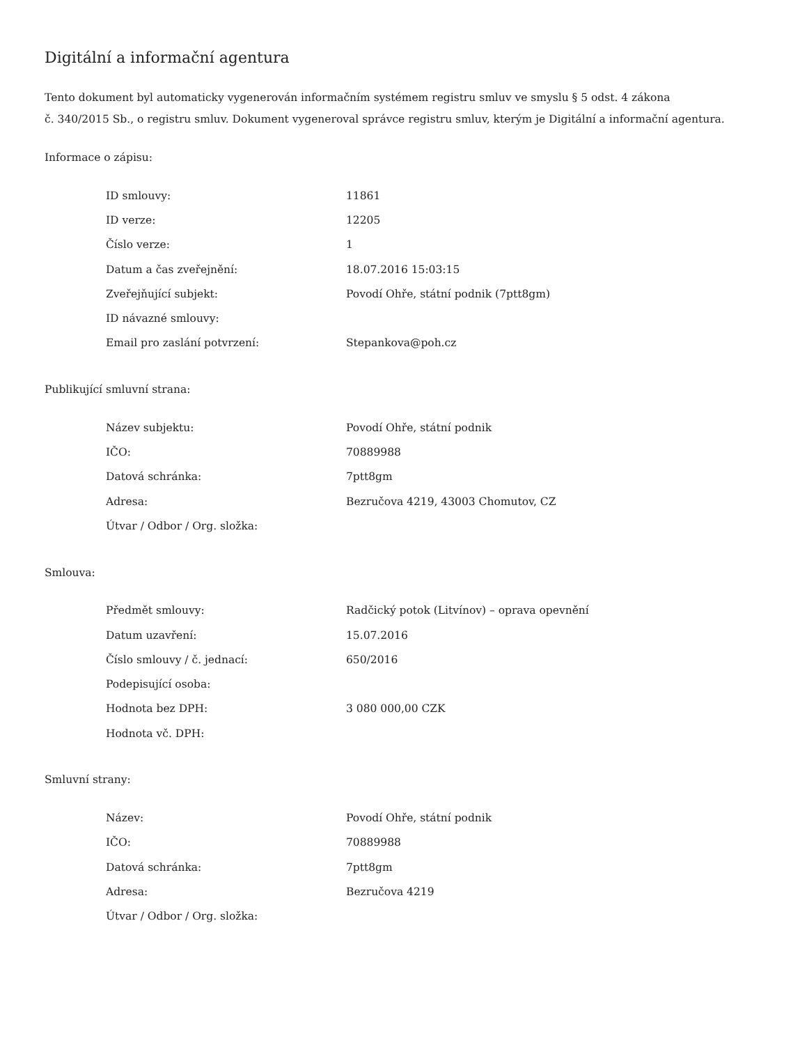Digitální a informační agentura
Tento dokument byl automaticky vygenerován informačním systémem registru smluv ve smyslu § 5 odst. 4 zákona
č. 340/2015 Sb., o registru smluv. Dokument vygeneroval správce registru smluv, kterým je Digitální a informační agentura.
Informace o zápisu:
| ID smlouvy: | 11861 |
| ID verze: | 12205 |
| Číslo verze: | 1 |
| Datum a čas zveřejnění: | 18.07.2016 15:03:15 |
| Zveřejňující subjekt: | Povodí Ohře, státní podnik (7ptt8gm) |
| ID návazné smlouvy: | |
| Email pro zaslání potvrzení: | Stepankova@poh.cz |
Publikující smluvní strana:
| Název subjektu: | Povodí Ohře, státní podnik |
| IČO: | 70889988 |
| Datová schránka: | 7ptt8gm |
| Adresa: | Bezručova 4219, 43003 Chomutov, CZ |
| Útvar / Odbor / Org. složka: | |
Smlouva:
| Předmět smlouvy: | Radčický potok (Litvínov) – oprava opevnění |
| Datum uzavření: | 15.07.2016 |
| Číslo smlouvy / č. jednací: | 650/2016 |
| Podepisující osoba: | |
| Hodnota bez DPH: | 3 080 000,00 CZK |
| Hodnota vč. DPH: | |
Smluvní strany:
| Název: | Povodí Ohře, státní podnik |
| IČO: | 70889988 |
| Datová schránka: | 7ptt8gm |
| Adresa: | Bezručova 4219 |
| Útvar / Odbor / Org. složka: | |